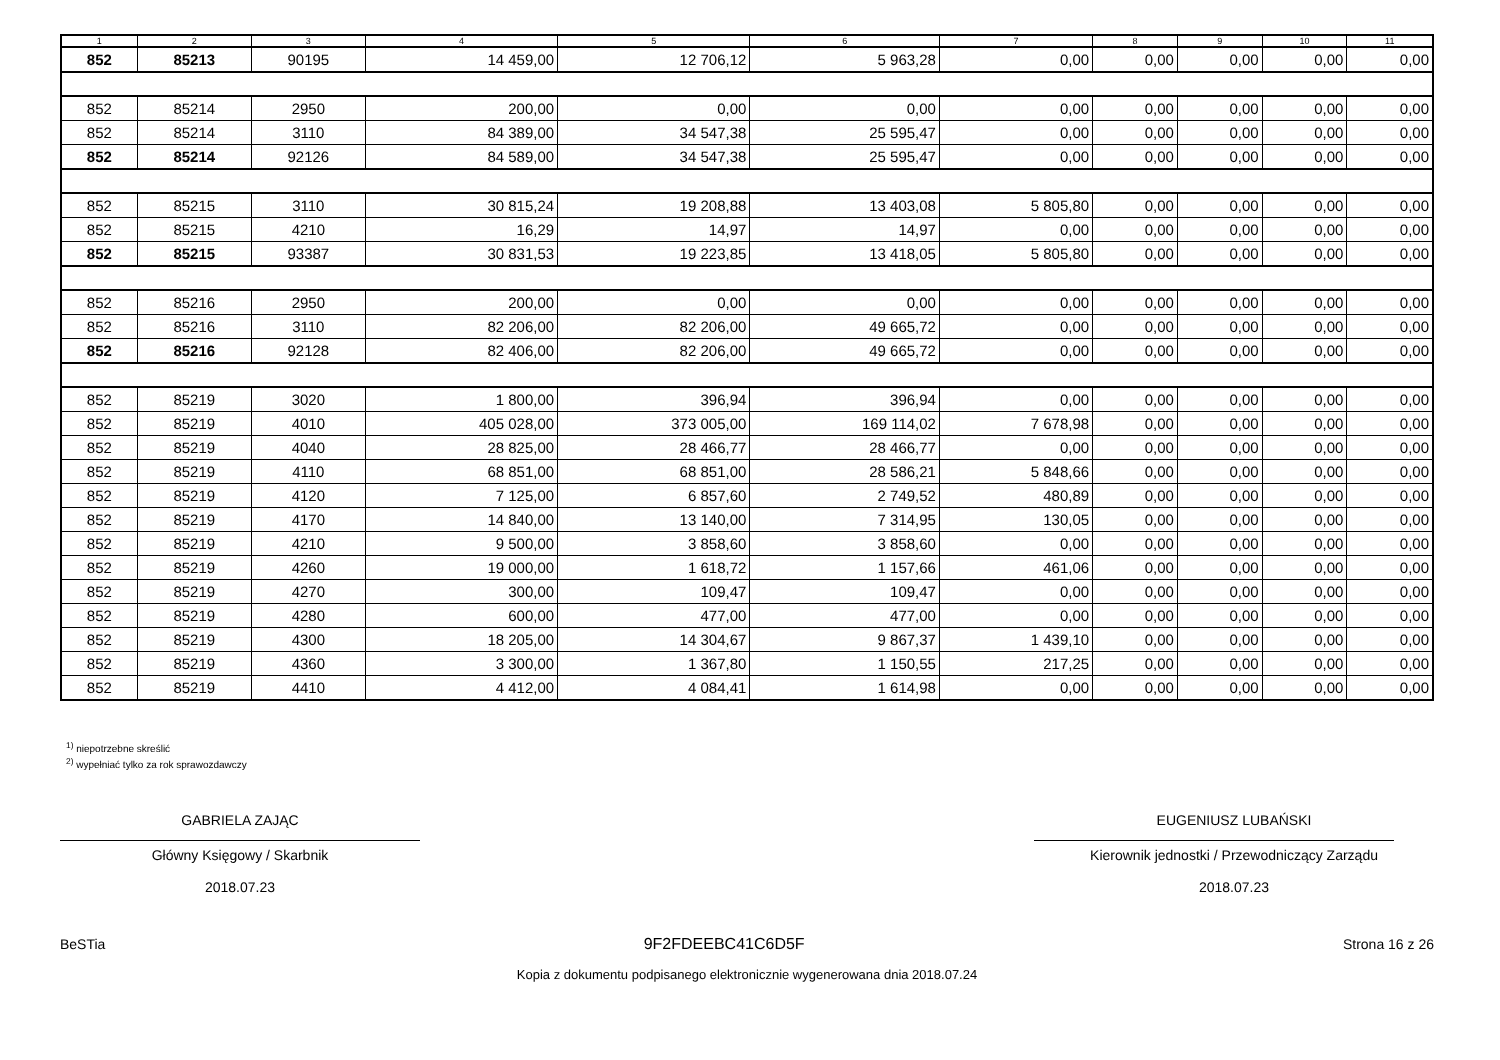| 1 | 2 | 3 | 4 | 5 | 6 | 7 | 8 | 9 | 10 | 11 |
| --- | --- | --- | --- | --- | --- | --- | --- | --- | --- | --- |
| 852 | 85213 | 90195 | 14 459,00 | 12 706,12 | 5 963,28 | 0,00 | 0,00 | 0,00 | 0,00 | 0,00 |
| 852 | 85214 | 2950 | 200,00 | 0,00 | 0,00 | 0,00 | 0,00 | 0,00 | 0,00 | 0,00 |
| 852 | 85214 | 3110 | 84 389,00 | 34 547,38 | 25 595,47 | 0,00 | 0,00 | 0,00 | 0,00 | 0,00 |
| 852 | 85214 | 92126 | 84 589,00 | 34 547,38 | 25 595,47 | 0,00 | 0,00 | 0,00 | 0,00 | 0,00 |
| 852 | 85215 | 3110 | 30 815,24 | 19 208,88 | 13 403,08 | 5 805,80 | 0,00 | 0,00 | 0,00 | 0,00 |
| 852 | 85215 | 4210 | 16,29 | 14,97 | 14,97 | 0,00 | 0,00 | 0,00 | 0,00 | 0,00 |
| 852 | 85215 | 93387 | 30 831,53 | 19 223,85 | 13 418,05 | 5 805,80 | 0,00 | 0,00 | 0,00 | 0,00 |
| 852 | 85216 | 2950 | 200,00 | 0,00 | 0,00 | 0,00 | 0,00 | 0,00 | 0,00 | 0,00 |
| 852 | 85216 | 3110 | 82 206,00 | 82 206,00 | 49 665,72 | 0,00 | 0,00 | 0,00 | 0,00 | 0,00 |
| 852 | 85216 | 92128 | 82 406,00 | 82 206,00 | 49 665,72 | 0,00 | 0,00 | 0,00 | 0,00 | 0,00 |
| 852 | 85219 | 3020 | 1 800,00 | 396,94 | 396,94 | 0,00 | 0,00 | 0,00 | 0,00 | 0,00 |
| 852 | 85219 | 4010 | 405 028,00 | 373 005,00 | 169 114,02 | 7 678,98 | 0,00 | 0,00 | 0,00 | 0,00 |
| 852 | 85219 | 4040 | 28 825,00 | 28 466,77 | 28 466,77 | 0,00 | 0,00 | 0,00 | 0,00 | 0,00 |
| 852 | 85219 | 4110 | 68 851,00 | 68 851,00 | 28 586,21 | 5 848,66 | 0,00 | 0,00 | 0,00 | 0,00 |
| 852 | 85219 | 4120 | 7 125,00 | 6 857,60 | 2 749,52 | 480,89 | 0,00 | 0,00 | 0,00 | 0,00 |
| 852 | 85219 | 4170 | 14 840,00 | 13 140,00 | 7 314,95 | 130,05 | 0,00 | 0,00 | 0,00 | 0,00 |
| 852 | 85219 | 4210 | 9 500,00 | 3 858,60 | 3 858,60 | 0,00 | 0,00 | 0,00 | 0,00 | 0,00 |
| 852 | 85219 | 4260 | 19 000,00 | 1 618,72 | 1 157,66 | 461,06 | 0,00 | 0,00 | 0,00 | 0,00 |
| 852 | 85219 | 4270 | 300,00 | 109,47 | 109,47 | 0,00 | 0,00 | 0,00 | 0,00 | 0,00 |
| 852 | 85219 | 4280 | 600,00 | 477,00 | 477,00 | 0,00 | 0,00 | 0,00 | 0,00 | 0,00 |
| 852 | 85219 | 4300 | 18 205,00 | 14 304,67 | 9 867,37 | 1 439,10 | 0,00 | 0,00 | 0,00 | 0,00 |
| 852 | 85219 | 4360 | 3 300,00 | 1 367,80 | 1 150,55 | 217,25 | 0,00 | 0,00 | 0,00 | 0,00 |
| 852 | 85219 | 4410 | 4 412,00 | 4 084,41 | 1 614,98 | 0,00 | 0,00 | 0,00 | 0,00 | 0,00 |
<sup>1)</sup> niepotrzebne skreślić
<sup>2)</sup> wypełniać tylko za rok sprawozdawczy
GABRIELA ZAJĄC
Główny Księgowy / Skarbnik
2018.07.23
EUGENIUSZ LUBAŃSKI
Kierownik jednostki / Przewodniczący Zarządu
2018.07.23
BeSTia 9F2FDEEBC41C6D5F Strona 16 z 26
Kopia z dokumentu podpisanego elektronicznie wygenerowana dnia 2018.07.24